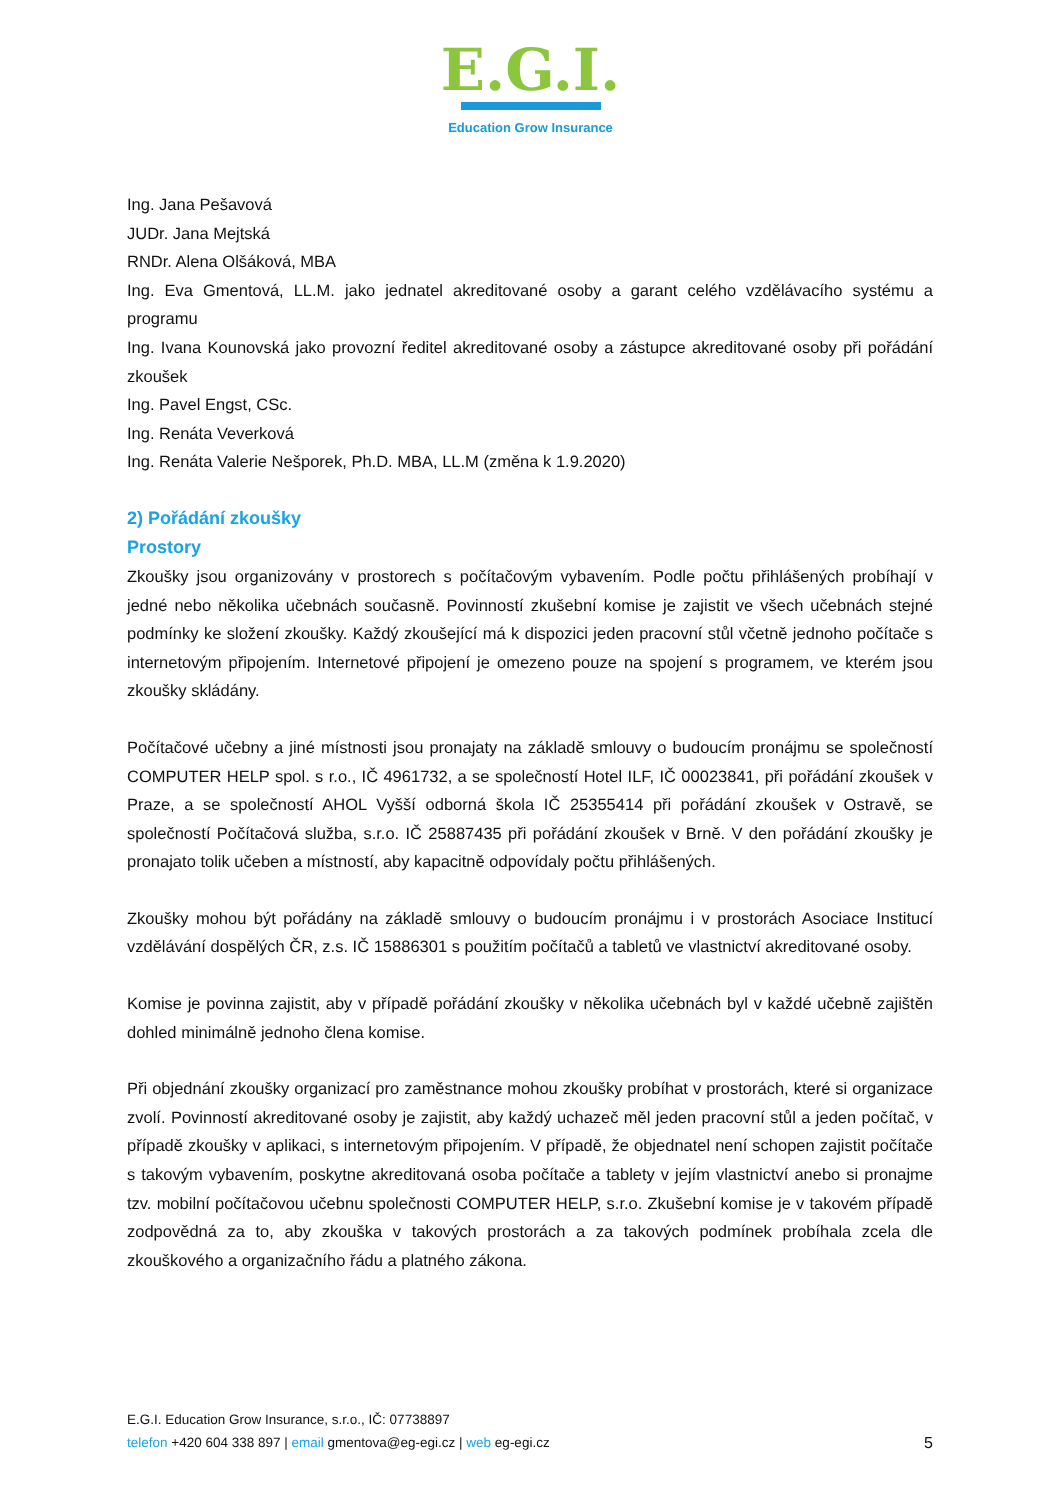E.G.I.
Education Grow Insurance
Ing. Jana Pešavová
JUDr. Jana Mejtská
RNDr. Alena Olšáková, MBA
Ing. Eva Gmentová, LL.M. jako jednatel akreditované osoby a garant celého vzdělávacího systému a programu
Ing. Ivana Kounovská jako provozní ředitel akreditované osoby a zástupce akreditované osoby při pořádání zkoušek
Ing. Pavel Engst, CSc.
Ing. Renáta Veverková
Ing. Renáta Valerie Nešporek, Ph.D. MBA, LL.M (změna k 1.9.2020)
2) Pořádání zkoušky
Prostory
Zkoušky jsou organizovány v prostorech s počítačovým vybavením. Podle počtu přihlášených probíhají v jedné nebo několika učebnách současně. Povinností zkušební komise je zajistit ve všech učebnách stejné podmínky ke složení zkoušky. Každý zkoušející má k dispozici jeden pracovní stůl včetně jednoho počítače s internetovým připojením. Internetové připojení je omezeno pouze na spojení s programem, ve kterém jsou zkoušky skládány.
Počítačové učebny a jiné místnosti jsou pronajaty na základě smlouvy o budoucím pronájmu se společností COMPUTER HELP spol. s r.o., IČ 4961732, a se společností Hotel ILF, IČ 00023841, při pořádání zkoušek v Praze, a se společností AHOL Vyšší odborná škola IČ 25355414 při pořádání zkoušek v Ostravě, se společností Počítačová služba, s.r.o. IČ 25887435 při pořádání zkoušek v Brně. V den pořádání zkoušky je pronajato tolik učeben a místností, aby kapacitně odpovídaly počtu přihlášených.
Zkoušky mohou být pořádány na základě smlouvy o budoucím pronájmu i v prostorách Asociace Institucí vzdělávání dospělých ČR, z.s. IČ 15886301 s použitím počítačů a tabletů ve vlastnictví akreditované osoby.
Komise je povinna zajistit, aby v případě pořádání zkoušky v několika učebnách byl v každé učebně zajištěn dohled minimálně jednoho člena komise.
Při objednání zkoušky organizací pro zaměstnance mohou zkoušky probíhat v prostorách, které si organizace zvolí. Povinností akreditované osoby je zajistit, aby každý uchazeč měl jeden pracovní stůl a jeden počítač, v případě zkoušky v aplikaci, s internetovým připojením. V případě, že objednatel není schopen zajistit počítače s takovým vybavením, poskytne akreditovaná osoba počítače a tablety v jejím vlastnictví anebo si pronajme tzv. mobilní počítačovou učebnu společnosti COMPUTER HELP, s.r.o. Zkušební komise je v takovém případě zodpovědná za to, aby zkouška v takových prostorách a za takových podmínek probíhala zcela dle zkouškového a organizačního řádu a platného zákona.
E.G.I. Education Grow Insurance, s.r.o., IČ: 07738897
5 telefon +420 604 338 897 | email gmentova@eg-egi.cz | web eg-egi.cz